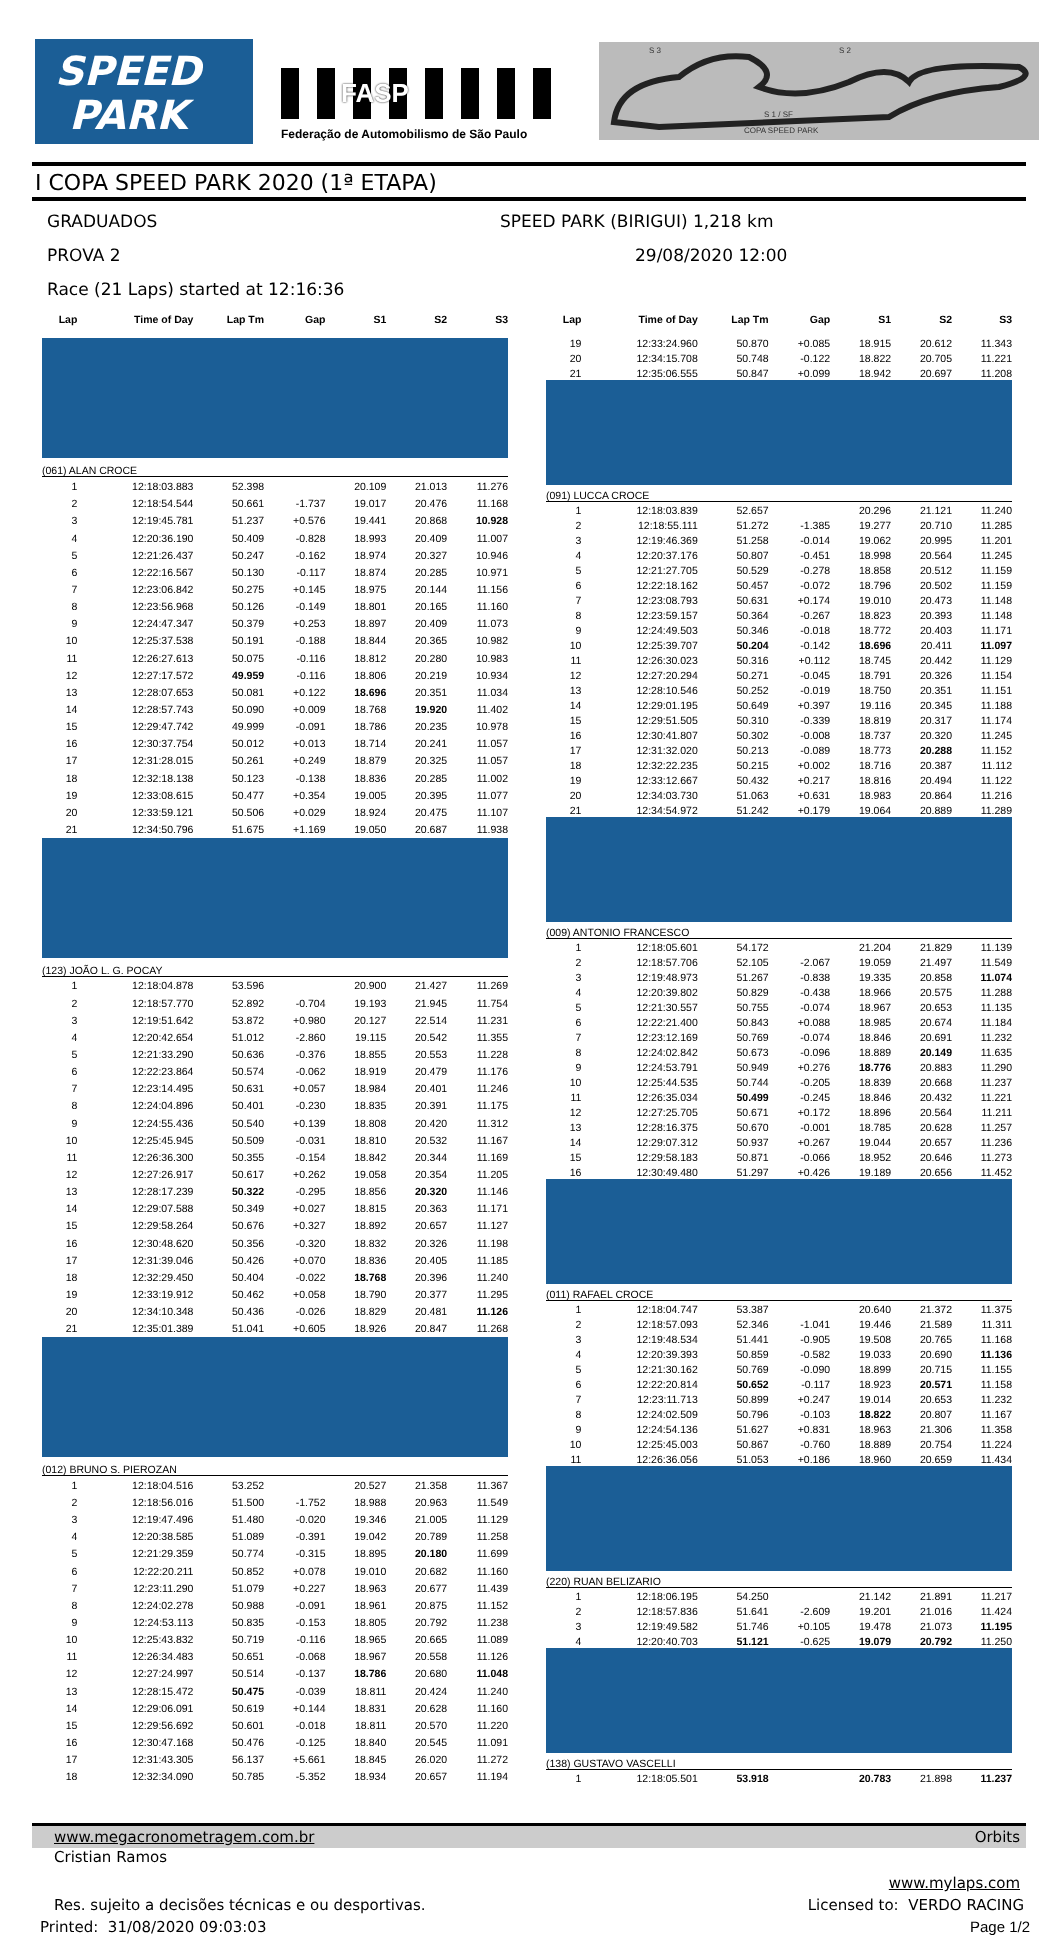SPEED
PARK
FASP
Federação de Automobilismo de São Paulo
S 3 S 2
S 1 / SF
COPA SPEED PARK
I COPA SPEED PARK 2020 (1ª ETAPA)
GRADUADOS SPEED PARK (BIRIGUI) 1,218 km
PROVA 2 29/08/2020 12:00
Race (21 Laps) started at 12:16:36
| Lap | Time of Day | Lap Tm | Gap | S1 | S2 | S3 |
| --- | --- | --- | --- | --- | --- | --- |
| (061) ALAN CROCE | | | | | | |
| 1 | 12:18:03.883 | 52.398 | | 20.109 | 21.013 | 11.276 |
| 2 | 12:18:54.544 | 50.661 | -1.737 | 19.017 | 20.476 | 11.168 |
| 3 | 12:19:45.781 | 51.237 | +0.576 | 19.441 | 20.868 | 10.928 |
| 4 | 12:20:36.190 | 50.409 | -0.828 | 18.993 | 20.409 | 11.007 |
| 5 | 12:21:26.437 | 50.247 | -0.162 | 18.974 | 20.327 | 10.946 |
| 6 | 12:22:16.567 | 50.130 | -0.117 | 18.874 | 20.285 | 10.971 |
| 7 | 12:23:06.842 | 50.275 | +0.145 | 18.975 | 20.144 | 11.156 |
| 8 | 12:23:56.968 | 50.126 | -0.149 | 18.801 | 20.165 | 11.160 |
| 9 | 12:24:47.347 | 50.379 | +0.253 | 18.897 | 20.409 | 11.073 |
| 10 | 12:25:37.538 | 50.191 | -0.188 | 18.844 | 20.365 | 10.982 |
| 11 | 12:26:27.613 | 50.075 | -0.116 | 18.812 | 20.280 | 10.983 |
| 12 | 12:27:17.572 | 49.959 | -0.116 | 18.806 | 20.219 | 10.934 |
| 13 | 12:28:07.653 | 50.081 | +0.122 | 18.696 | 20.351 | 11.034 |
| 14 | 12:28:57.743 | 50.090 | +0.009 | 18.768 | 19.920 | 11.402 |
| 15 | 12:29:47.742 | 49.999 | -0.091 | 18.786 | 20.235 | 10.978 |
| 16 | 12:30:37.754 | 50.012 | +0.013 | 18.714 | 20.241 | 11.057 |
| 17 | 12:31:28.015 | 50.261 | +0.249 | 18.879 | 20.325 | 11.057 |
| 18 | 12:32:18.138 | 50.123 | -0.138 | 18.836 | 20.285 | 11.002 |
| 19 | 12:33:08.615 | 50.477 | +0.354 | 19.005 | 20.395 | 11.077 |
| 20 | 12:33:59.121 | 50.506 | +0.029 | 18.924 | 20.475 | 11.107 |
| 21 | 12:34:50.796 | 51.675 | +1.169 | 19.050 | 20.687 | 11.938 |
| (123) JOÃO L. G. POCAY | | | | | | |
| 1 | 12:18:04.878 | 53.596 | | 20.900 | 21.427 | 11.269 |
| 2 | 12:18:57.770 | 52.892 | -0.704 | 19.193 | 21.945 | 11.754 |
| 3 | 12:19:51.642 | 53.872 | +0.980 | 20.127 | 22.514 | 11.231 |
| 4 | 12:20:42.654 | 51.012 | -2.860 | 19.115 | 20.542 | 11.355 |
| 5 | 12:21:33.290 | 50.636 | -0.376 | 18.855 | 20.553 | 11.228 |
| 6 | 12:22:23.864 | 50.574 | -0.062 | 18.919 | 20.479 | 11.176 |
| 7 | 12:23:14.495 | 50.631 | +0.057 | 18.984 | 20.401 | 11.246 |
| 8 | 12:24:04.896 | 50.401 | -0.230 | 18.835 | 20.391 | 11.175 |
| 9 | 12:24:55.436 | 50.540 | +0.139 | 18.808 | 20.420 | 11.312 |
| 10 | 12:25:45.945 | 50.509 | -0.031 | 18.810 | 20.532 | 11.167 |
| 11 | 12:26:36.300 | 50.355 | -0.154 | 18.842 | 20.344 | 11.169 |
| 12 | 12:27:26.917 | 50.617 | +0.262 | 19.058 | 20.354 | 11.205 |
| 13 | 12:28:17.239 | 50.322 | -0.295 | 18.856 | 20.320 | 11.146 |
| 14 | 12:29:07.588 | 50.349 | +0.027 | 18.815 | 20.363 | 11.171 |
| 15 | 12:29:58.264 | 50.676 | +0.327 | 18.892 | 20.657 | 11.127 |
| 16 | 12:30:48.620 | 50.356 | -0.320 | 18.832 | 20.326 | 11.198 |
| 17 | 12:31:39.046 | 50.426 | +0.070 | 18.836 | 20.405 | 11.185 |
| 18 | 12:32:29.450 | 50.404 | -0.022 | 18.768 | 20.396 | 11.240 |
| 19 | 12:33:19.912 | 50.462 | +0.058 | 18.790 | 20.377 | 11.295 |
| 20 | 12:34:10.348 | 50.436 | -0.026 | 18.829 | 20.481 | 11.126 |
| 21 | 12:35:01.389 | 51.041 | +0.605 | 18.926 | 20.847 | 11.268 |
| (012) BRUNO S. PIEROZAN | | | | | | |
| 1 | 12:18:04.516 | 53.252 | | 20.527 | 21.358 | 11.367 |
| 2 | 12:18:56.016 | 51.500 | -1.752 | 18.988 | 20.963 | 11.549 |
| 3 | 12:19:47.496 | 51.480 | -0.020 | 19.346 | 21.005 | 11.129 |
| 4 | 12:20:38.585 | 51.089 | -0.391 | 19.042 | 20.789 | 11.258 |
| 5 | 12:21:29.359 | 50.774 | -0.315 | 18.895 | 20.180 | 11.699 |
| 6 | 12:22:20.211 | 50.852 | +0.078 | 19.010 | 20.682 | 11.160 |
| 7 | 12:23:11.290 | 51.079 | +0.227 | 18.963 | 20.677 | 11.439 |
| 8 | 12:24:02.278 | 50.988 | -0.091 | 18.961 | 20.875 | 11.152 |
| 9 | 12:24:53.113 | 50.835 | -0.153 | 18.805 | 20.792 | 11.238 |
| 10 | 12:25:43.832 | 50.719 | -0.116 | 18.965 | 20.665 | 11.089 |
| 11 | 12:26:34.483 | 50.651 | -0.068 | 18.967 | 20.558 | 11.126 |
| 12 | 12:27:24.997 | 50.514 | -0.137 | 18.786 | 20.680 | 11.048 |
| 13 | 12:28:15.472 | 50.475 | -0.039 | 18.811 | 20.424 | 11.240 |
| 14 | 12:29:06.091 | 50.619 | +0.144 | 18.831 | 20.628 | 11.160 |
| 15 | 12:29:56.692 | 50.601 | -0.018 | 18.811 | 20.570 | 11.220 |
| 16 | 12:30:47.168 | 50.476 | -0.125 | 18.840 | 20.545 | 11.091 |
| 17 | 12:31:43.305 | 56.137 | +5.661 | 18.845 | 26.020 | 11.272 |
| 18 | 12:32:34.090 | 50.785 | -5.352 | 18.934 | 20.657 | 11.194 |
| Lap | Time of Day | Lap Tm | Gap | S1 | S2 | S3 |
| --- | --- | --- | --- | --- | --- | --- |
| 19 | 12:33:24.960 | 50.870 | +0.085 | 18.915 | 20.612 | 11.343 |
| 20 | 12:34:15.708 | 50.748 | -0.122 | 18.822 | 20.705 | 11.221 |
| 21 | 12:35:06.555 | 50.847 | +0.099 | 18.942 | 20.697 | 11.208 |
| (091) LUCCA CROCE | | | | | | |
| 1 | 12:18:03.839 | 52.657 | | 20.296 | 21.121 | 11.240 |
| 2 | 12:18:55.111 | 51.272 | -1.385 | 19.277 | 20.710 | 11.285 |
| 3 | 12:19:46.369 | 51.258 | -0.014 | 19.062 | 20.995 | 11.201 |
| 4 | 12:20:37.176 | 50.807 | -0.451 | 18.998 | 20.564 | 11.245 |
| 5 | 12:21:27.705 | 50.529 | -0.278 | 18.858 | 20.512 | 11.159 |
| 6 | 12:22:18.162 | 50.457 | -0.072 | 18.796 | 20.502 | 11.159 |
| 7 | 12:23:08.793 | 50.631 | +0.174 | 19.010 | 20.473 | 11.148 |
| 8 | 12:23:59.157 | 50.364 | -0.267 | 18.823 | 20.393 | 11.148 |
| 9 | 12:24:49.503 | 50.346 | -0.018 | 18.772 | 20.403 | 11.171 |
| 10 | 12:25:39.707 | 50.204 | -0.142 | 18.696 | 20.411 | 11.097 |
| 11 | 12:26:30.023 | 50.316 | +0.112 | 18.745 | 20.442 | 11.129 |
| 12 | 12:27:20.294 | 50.271 | -0.045 | 18.791 | 20.326 | 11.154 |
| 13 | 12:28:10.546 | 50.252 | -0.019 | 18.750 | 20.351 | 11.151 |
| 14 | 12:29:01.195 | 50.649 | +0.397 | 19.116 | 20.345 | 11.188 |
| 15 | 12:29:51.505 | 50.310 | -0.339 | 18.819 | 20.317 | 11.174 |
| 16 | 12:30:41.807 | 50.302 | -0.008 | 18.737 | 20.320 | 11.245 |
| 17 | 12:31:32.020 | 50.213 | -0.089 | 18.773 | 20.288 | 11.152 |
| 18 | 12:32:22.235 | 50.215 | +0.002 | 18.716 | 20.387 | 11.112 |
| 19 | 12:33:12.667 | 50.432 | +0.217 | 18.816 | 20.494 | 11.122 |
| 20 | 12:34:03.730 | 51.063 | +0.631 | 18.983 | 20.864 | 11.216 |
| 21 | 12:34:54.972 | 51.242 | +0.179 | 19.064 | 20.889 | 11.289 |
| (009) ANTONIO FRANCESCO | | | | | | |
| 1 | 12:18:05.601 | 54.172 | | 21.204 | 21.829 | 11.139 |
| 2 | 12:18:57.706 | 52.105 | -2.067 | 19.059 | 21.497 | 11.549 |
| 3 | 12:19:48.973 | 51.267 | -0.838 | 19.335 | 20.858 | 11.074 |
| 4 | 12:20:39.802 | 50.829 | -0.438 | 18.966 | 20.575 | 11.288 |
| 5 | 12:21:30.557 | 50.755 | -0.074 | 18.967 | 20.653 | 11.135 |
| 6 | 12:22:21.400 | 50.843 | +0.088 | 18.985 | 20.674 | 11.184 |
| 7 | 12:23:12.169 | 50.769 | -0.074 | 18.846 | 20.691 | 11.232 |
| 8 | 12:24:02.842 | 50.673 | -0.096 | 18.889 | 20.149 | 11.635 |
| 9 | 12:24:53.791 | 50.949 | +0.276 | 18.776 | 20.883 | 11.290 |
| 10 | 12:25:44.535 | 50.744 | -0.205 | 18.839 | 20.668 | 11.237 |
| 11 | 12:26:35.034 | 50.499 | -0.245 | 18.846 | 20.432 | 11.221 |
| 12 | 12:27:25.705 | 50.671 | +0.172 | 18.896 | 20.564 | 11.211 |
| 13 | 12:28:16.375 | 50.670 | -0.001 | 18.785 | 20.628 | 11.257 |
| 14 | 12:29:07.312 | 50.937 | +0.267 | 19.044 | 20.657 | 11.236 |
| 15 | 12:29:58.183 | 50.871 | -0.066 | 18.952 | 20.646 | 11.273 |
| 16 | 12:30:49.480 | 51.297 | +0.426 | 19.189 | 20.656 | 11.452 |
| (011) RAFAEL CROCE | | | | | | |
| 1 | 12:18:04.747 | 53.387 | | 20.640 | 21.372 | 11.375 |
| 2 | 12:18:57.093 | 52.346 | -1.041 | 19.446 | 21.589 | 11.311 |
| 3 | 12:19:48.534 | 51.441 | -0.905 | 19.508 | 20.765 | 11.168 |
| 4 | 12:20:39.393 | 50.859 | -0.582 | 19.033 | 20.690 | 11.136 |
| 5 | 12:21:30.162 | 50.769 | -0.090 | 18.899 | 20.715 | 11.155 |
| 6 | 12:22:20.814 | 50.652 | -0.117 | 18.923 | 20.571 | 11.158 |
| 7 | 12:23:11.713 | 50.899 | +0.247 | 19.014 | 20.653 | 11.232 |
| 8 | 12:24:02.509 | 50.796 | -0.103 | 18.822 | 20.807 | 11.167 |
| 9 | 12:24:54.136 | 51.627 | +0.831 | 18.963 | 21.306 | 11.358 |
| 10 | 12:25:45.003 | 50.867 | -0.760 | 18.889 | 20.754 | 11.224 |
| 11 | 12:26:36.056 | 51.053 | +0.186 | 18.960 | 20.659 | 11.434 |
| (220) RUAN BELIZARIO | | | | | | |
| 1 | 12:18:06.195 | 54.250 | | 21.142 | 21.891 | 11.217 |
| 2 | 12:18:57.836 | 51.641 | -2.609 | 19.201 | 21.016 | 11.424 |
| 3 | 12:19:49.582 | 51.746 | +0.105 | 19.478 | 21.073 | 11.195 |
| 4 | 12:20:40.703 | 51.121 | -0.625 | 19.079 | 20.792 | 11.250 |
| (138) GUSTAVO VASCELLI | | | | | | |
| 1 | 12:18:05.501 | 53.918 | | 20.783 | 21.898 | 11.237 |
www.megacronometragem.com.br Orbits
Cristian Ramos
www.mylaps.com
Res. sujeito a decisões técnicas e ou desportivas. Licensed to: VERDO RACING
Printed: 31/08/2020 09:03:03 Page 1/2